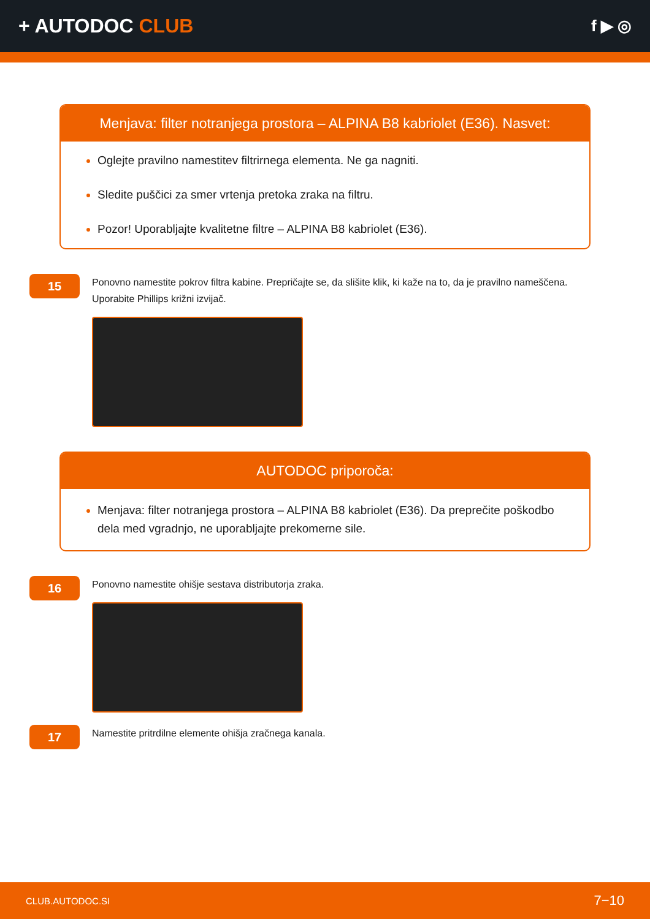+ AUTODOC CLUB
f ▶ ◎
Menjava: filter notranjega prostora – ALPINA B8 kabriolet (E36). Nasvet:
Oglejte pravilno namestitev filtrirnega elementa. Ne ga nagniti.
Sledite puščici za smer vrtenja pretoka zraka na filtru.
Pozor! Uporabljajte kvalitetne filtre – ALPINA B8 kabriolet (E36).
15
Ponovno namestite pokrov filtra kabine. Prepričajte se, da slišite klik, ki kaže na to, da je pravilno nameščena.
Uporabite Phillips križni izvijač.
AUTODOC priporoča:
Menjava: filter notranjega prostora – ALPINA B8 kabriolet (E36). Da preprečite poškodbo dela med vgradnjo, ne uporabljajte prekomerne sile.
16
Ponovno namestite ohišje sestava distributorja zraka.
17
Namestite pritrdilne elemente ohišja zračnega kanala.
CLUB.AUTODOC.SI 7−10